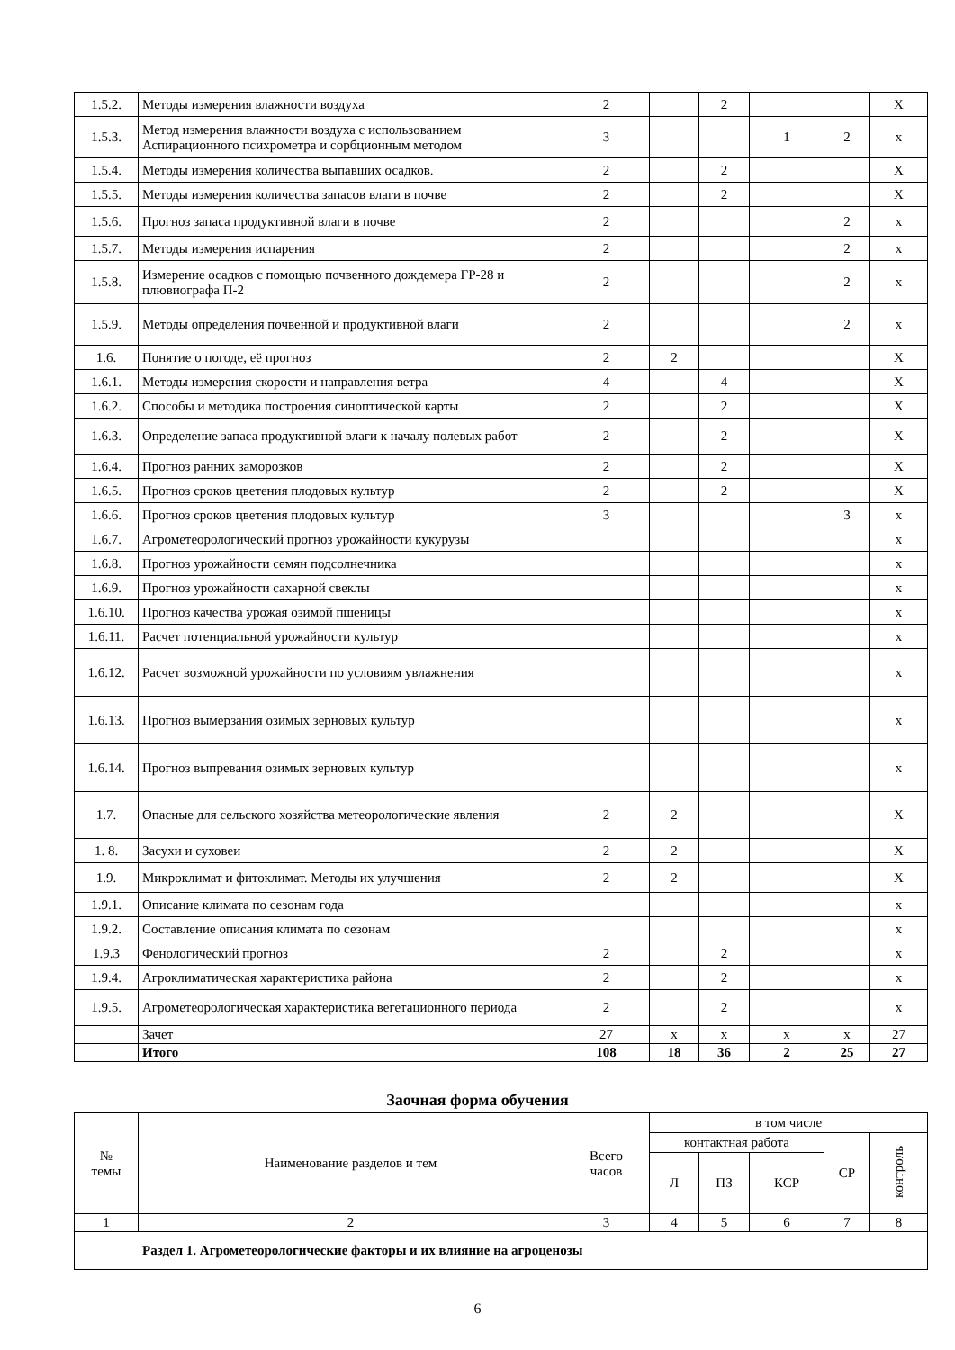| 1.5.2. | Методы измерения влажности воздуха | 2 | | 2 | | | Х |
| 1.5.3. | Метод измерения влажности воздуха с использованием Аспирационного психрометра и сорбционным методом | 3 | | | 1 | 2 | х |
| 1.5.4. | Методы измерения количества выпавших осадков. | 2 | | 2 | | | Х |
| 1.5.5. | Методы измерения количества запасов влаги в почве | 2 | | 2 | | | Х |
| 1.5.6. | Прогноз запаса продуктивной влаги в почве | 2 | | | | 2 | х |
| 1.5.7. | Методы измерения испарения | 2 | | | | 2 | х |
| 1.5.8. | Измерение осадков с помощью почвенного дождемера ГР-28 и плювиографа П-2 | 2 | | | | 2 | х |
| 1.5.9. | Методы определения почвенной и продуктивной влаги | 2 | | | | 2 | х |
| 1.6. | Понятие о погоде, её прогноз | 2 | 2 | | | | Х |
| 1.6.1. | Методы измерения скорости и направления ветра | 4 | | 4 | | | Х |
| 1.6.2. | Способы и методика построения синоптической карты | 2 | | 2 | | | Х |
| 1.6.3. | Определение запаса продуктивной влаги к началу полевых работ | 2 | | 2 | | | Х |
| 1.6.4. | Прогноз ранних заморозков | 2 | | 2 | | | Х |
| 1.6.5. | Прогноз сроков цветения плодовых культур | 2 | | 2 | | | Х |
| 1.6.6. | Прогноз сроков цветения плодовых культур | 3 | | | | 3 | х |
| 1.6.7. | Агрометеорологический прогноз урожайности кукурузы | | | | | | х |
| 1.6.8. | Прогноз урожайности семян подсолнечника | | | | | | х |
| 1.6.9. | Прогноз урожайности сахарной свеклы | | | | | | х |
| 1.6.10. | Прогноз качества урожая озимой пшеницы | | | | | | х |
| 1.6.11. | Расчет потенциальной урожайности культур | | | | | | х |
| 1.6.12. | Расчет возможной урожайности по условиям увлажнения | | | | | | х |
| 1.6.13. | Прогноз вымерзания озимых зерновых культур | | | | | | х |
| 1.6.14. | Прогноз выпревания озимых зерновых культур | | | | | | х |
| 1.7. | Опасные для сельского хозяйства метеорологические явления | 2 | 2 | | | | Х |
| 1. 8. | Засухи и суховеи | 2 | 2 | | | | Х |
| 1.9. | Микроклимат и фитоклимат. Методы их улучшения | 2 | 2 | | | | Х |
| 1.9.1. | Описание климата по сезонам года | | | | | | х |
| 1.9.2. | Составление описания климата по сезонам | | | | | | х |
| 1.9.3 | Фенологический прогноз | 2 | | 2 | | | х |
| 1.9.4. | Агроклиматическая характеристика района | 2 | | 2 | | | х |
| 1.9.5. | Агрометеорологическая характеристика вегетационного периода | 2 | | 2 | | | х |
| | Зачет | 27 | х | х | х | х | 27 |
| | Итого | 108 | 18 | 36 | 2 | 25 | 27 |
Заочная форма обучения
| № темы | Наименование разделов и тем | Всего часов | в том числе | | | | |
| --- | --- | --- | --- | --- | --- | --- | --- |
| | | | контактная работа | | | СР | контроль |
| | | | Л | ПЗ | КСР | | |
| 1 | 2 | 3 | 4 | 5 | 6 | 7 | 8 |
| Раздел 1. Агрометеорологические факторы и их влияние на агроценозы | | | | | | | |
6